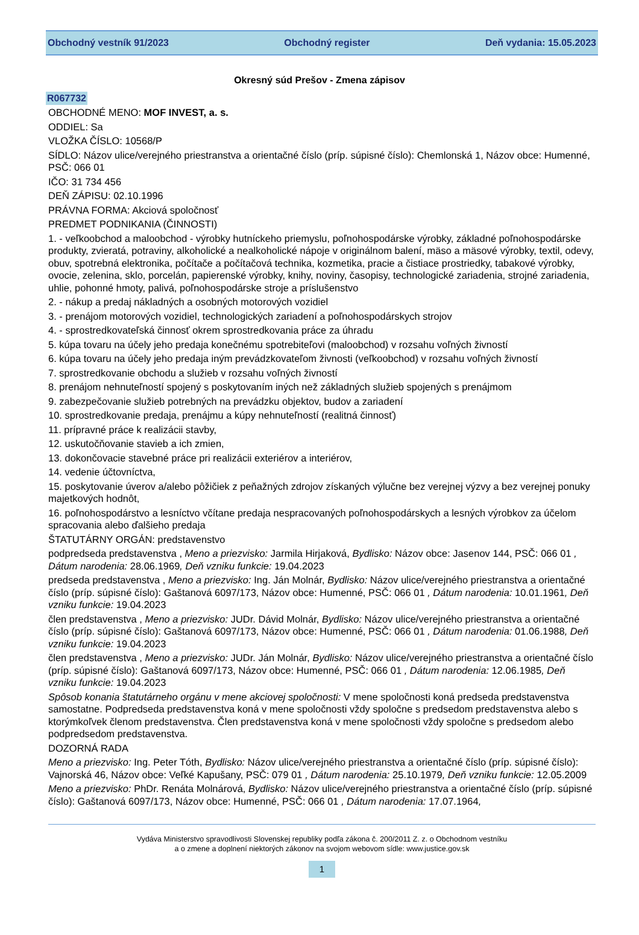Obchodný vestník 91/2023 Obchodný register Deň vydania: 15.05.2023
Okresný súd Prešov - Zmena zápisov
R067732
OBCHODNÉ MENO: MOF INVEST, a. s.
ODDIEL: Sa
VLOŽKA ČÍSLO: 10568/P
SÍDLO: Názov ulice/verejného priestranstva a orientačné číslo (príp. súpisné číslo): Chemlonská 1, Názov obce: Humenné, PSČ: 066 01
IČO: 31 734 456
DEŇ ZÁPISU: 02.10.1996
PRÁVNA FORMA: Akciová spoločnosť
PREDMET PODNIKANIA (ČINNOSTI)
1. - veľkoobchod a maloobchod - výrobky hutníckeho priemyslu, poľnohospodárske výrobky, základné poľnohospodárske produkty, zvieratá, potraviny, alkoholické a nealkoholické nápoje v originálnom balení, mäso a mäsové výrobky, textil, odevy, obuv, spotrebná elektronika, počítače a počítačová technika, kozmetika, pracie a čistiace prostriedky, tabakové výrobky, ovocie, zelenina, sklo, porcelán, papierenské výrobky, knihy, noviny, časopisy, technologické zariadenia, strojné zariadenia, uhlie, pohonné hmoty, palivá, poľnohospodárske stroje a príslušenstvo
2. - nákup a predaj nákladných a osobných motorových vozidiel
3. - prenájom motorových vozidiel, technologických zariadení a poľnohospodárskych strojov
4. - sprostredkovateľská činnosť okrem sprostredkovania práce za úhradu
5. kúpa tovaru na účely jeho predaja konečnému spotrebiteľovi (maloobchod) v rozsahu voľných živností
6. kúpa tovaru na účely jeho predaja iným prevádzkovateľom živnosti (veľkoobchod) v rozsahu voľných živností
7. sprostredkovanie obchodu a služieb v rozsahu voľných živností
8. prenájom nehnuteľností spojený s poskytovaním iných než základných služieb spojených s prenájmom
9. zabezpečovanie služieb potrebných na prevádzku objektov, budov a zariadení
10. sprostredkovanie predaja, prenájmu a kúpy nehnuteľností (realitná činnosť)
11. prípravné práce k realizácii stavby,
12. uskutočňovanie stavieb a ich zmien,
13. dokončovacie stavebné práce pri realizácii exteriérov a interiérov,
14. vedenie účtovníctva,
15. poskytovanie úverov a/alebo pôžičiek z peňažných zdrojov získaných výlučne bez verejnej výzvy a bez verejnej ponuky majetkových hodnôt,
16. poľnohospodárstvo a lesníctvo včítane predaja nespracovaných poľnohospodárskych a lesných výrobkov za účelom spracovania alebo ďalšieho predaja
ŠTATUTÁRNY ORGÁN: predstavenstvo
podpredseda predstavenstva , Meno a priezvisko: Jarmila Hirjaková, Bydlisko: Názov obce: Jasenov 144, PSČ: 066 01 , Dátum narodenia: 28.06.1969, Deň vzniku funkcie: 19.04.2023
predseda predstavenstva , Meno a priezvisko: Ing. Ján Molnár, Bydlisko: Názov ulice/verejného priestranstva a orientačné číslo (príp. súpisné číslo): Gaštanová 6097/173, Názov obce: Humenné, PSČ: 066 01 , Dátum narodenia: 10.01.1961, Deň vzniku funkcie: 19.04.2023
člen predstavenstva , Meno a priezvisko: JUDr. Dávid Molnár, Bydlisko: Názov ulice/verejného priestranstva a orientačné číslo (príp. súpisné číslo): Gaštanová 6097/173, Názov obce: Humenné, PSČ: 066 01 , Dátum narodenia: 01.06.1988, Deň vzniku funkcie: 19.04.2023
člen predstavenstva , Meno a priezvisko: JUDr. Ján Molnár, Bydlisko: Názov ulice/verejného priestranstva a orientačné číslo (príp. súpisné číslo): Gaštanová 6097/173, Názov obce: Humenné, PSČ: 066 01 , Dátum narodenia: 12.06.1985, Deň vzniku funkcie: 19.04.2023
Spôsob konania štatutárneho orgánu v mene akciovej spoločnosti: V mene spoločnosti koná predseda predstavenstva samostatne. Podpredseda predstavenstva koná v mene spoločnosti vždy spoločne s predsedom predstavenstva alebo s ktorýmkoľvek členom predstavenstva. Člen predstavenstva koná v mene spoločnosti vždy spoločne s predsedom alebo podpredsedom predstavenstva.
DOZORNÁ RADA
Meno a priezvisko: Ing. Peter Tóth, Bydlisko: Názov ulice/verejného priestranstva a orientačné číslo (príp. súpisné číslo): Vajnorská 46, Názov obce: Veľké Kapušany, PSČ: 079 01 , Dátum narodenia: 25.10.1979, Deň vzniku funkcie: 12.05.2009
Meno a priezvisko: PhDr. Renáta Molnárová, Bydlisko: Názov ulice/verejného priestranstva a orientačné číslo (príp. súpisné číslo): Gaštanová 6097/173, Názov obce: Humenné, PSČ: 066 01 , Dátum narodenia: 17.07.1964,
Vydáva Ministerstvo spravodlivosti Slovenskej republiky podľa zákona č. 200/2011 Z. z. o Obchodnom vestníku
a o zmene a doplnení niektorých zákonov na svojom webovom sídle: www.justice.gov.sk
1